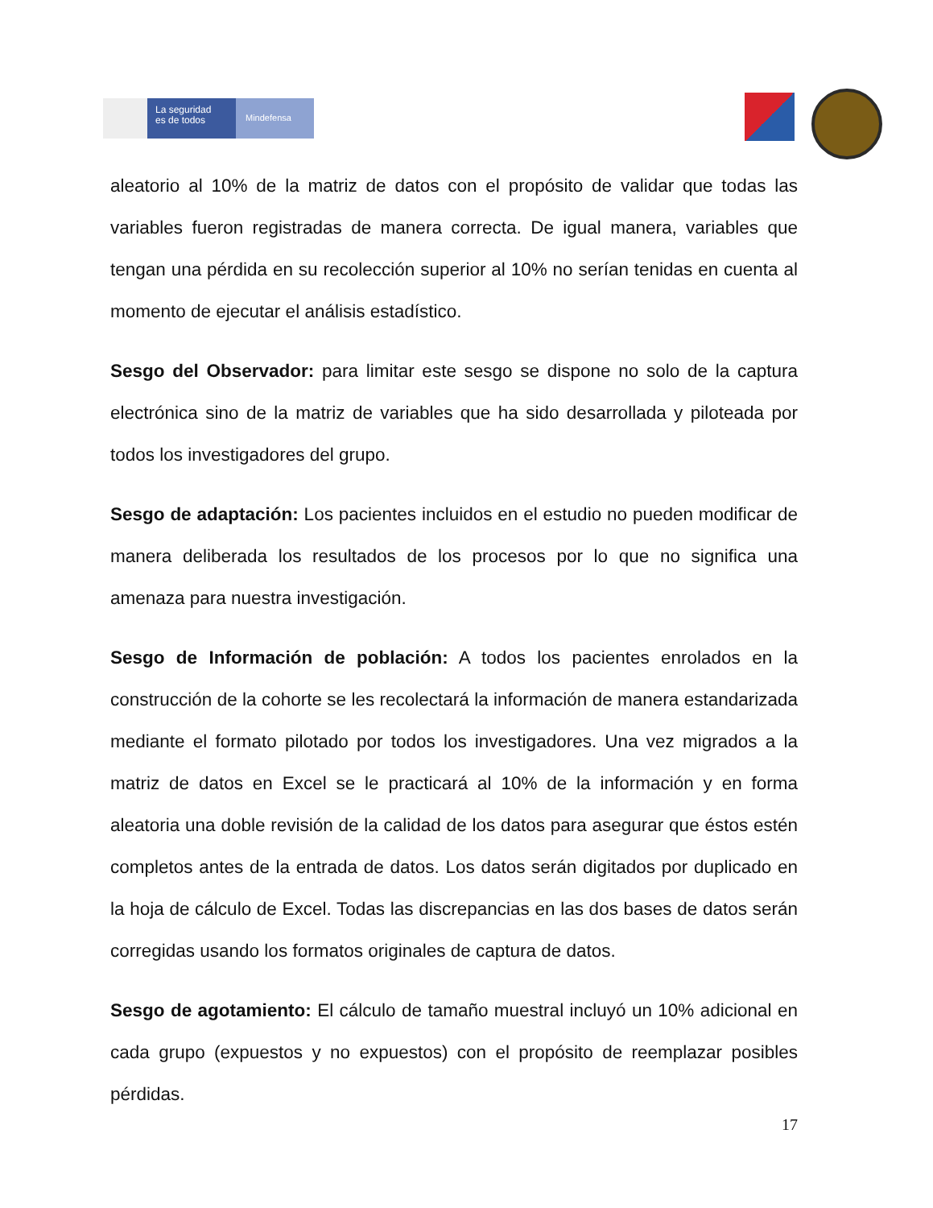La seguridad
es de todos
Mindefensa
aleatorio al 10% de la matriz de datos con el propósito de validar que todas las variables fueron registradas de manera correcta. De igual manera, variables que tengan una pérdida en su recolección superior al 10% no serían tenidas en cuenta al momento de ejecutar el análisis estadístico.
Sesgo del Observador: para limitar este sesgo se dispone no solo de la captura electrónica sino de la matriz de variables que ha sido desarrollada y piloteada por todos los investigadores del grupo.
Sesgo de adaptación: Los pacientes incluidos en el estudio no pueden modificar de manera deliberada los resultados de los procesos por lo que no significa una amenaza para nuestra investigación.
Sesgo de Información de población: A todos los pacientes enrolados en la construcción de la cohorte se les recolectará la información de manera estandarizada mediante el formato pilotado por todos los investigadores. Una vez migrados a la matriz de datos en Excel se le practicará al 10% de la información y en forma aleatoria una doble revisión de la calidad de los datos para asegurar que éstos estén completos antes de la entrada de datos. Los datos serán digitados por duplicado en la hoja de cálculo de Excel. Todas las discrepancias en las dos bases de datos serán corregidas usando los formatos originales de captura de datos.
Sesgo de agotamiento: El cálculo de tamaño muestral incluyó un 10% adicional en cada grupo (expuestos y no expuestos) con el propósito de reemplazar posibles pérdidas.
17